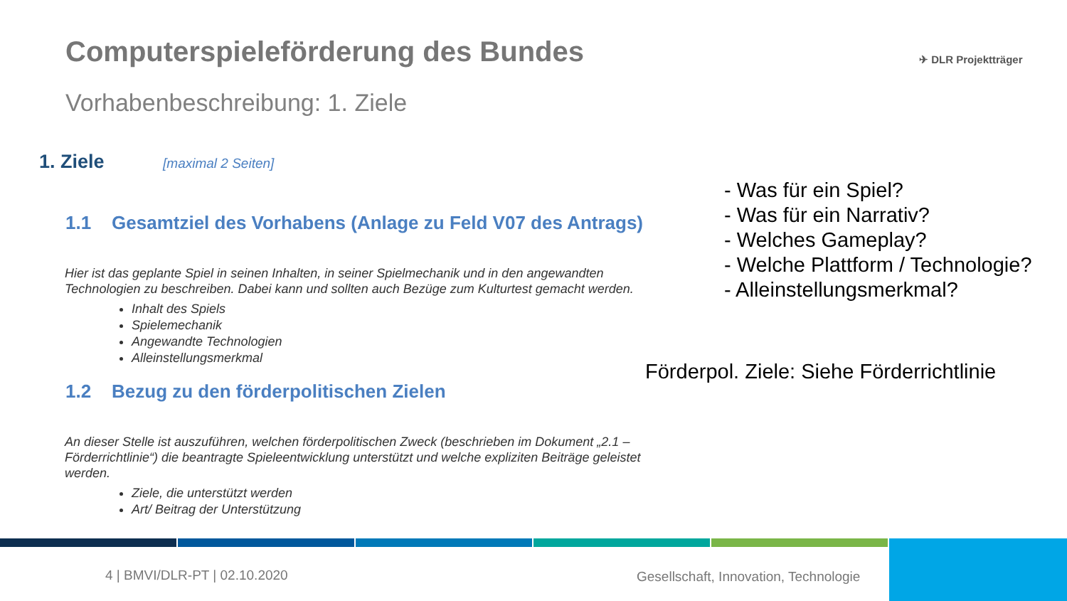Computerspieleförderung des Bundes
Vorhabenbeschreibung: 1. Ziele
✈ DLR Projektträger
1. Ziele [maximal 2 Seiten]
1.1 Gesamtziel des Vorhabens (Anlage zu Feld V07 des Antrags)
Hier ist das geplante Spiel in seinen Inhalten, in seiner Spielmechanik und in den angewandten Technologien zu beschreiben. Dabei kann und sollten auch Bezüge zum Kulturtest gemacht werden.
Inhalt des Spiels
Spielemechanik
Angewandte Technologien
Alleinstellungsmerkmal
1.2 Bezug zu den förderpolitischen Zielen
An dieser Stelle ist auszuführen, welchen förderpolitischen Zweck (beschrieben im Dokument „2.1 – Förderrichtlinie“) die beantragte Spieleentwicklung unterstützt und welche expliziten Beiträge geleistet werden.
Ziele, die unterstützt werden
Art/ Beitrag der Unterstützung
- Was für ein Spiel?
- Was für ein Narrativ?
- Welches Gameplay?
- Welche Plattform / Technologie?
- Alleinstellungsmerkmal?
Förderpol. Ziele: Siehe Förderrichtlinie
4 | BMVI/DLR-PT | 02.10.2020
Gesellschaft, Innovation, Technologie